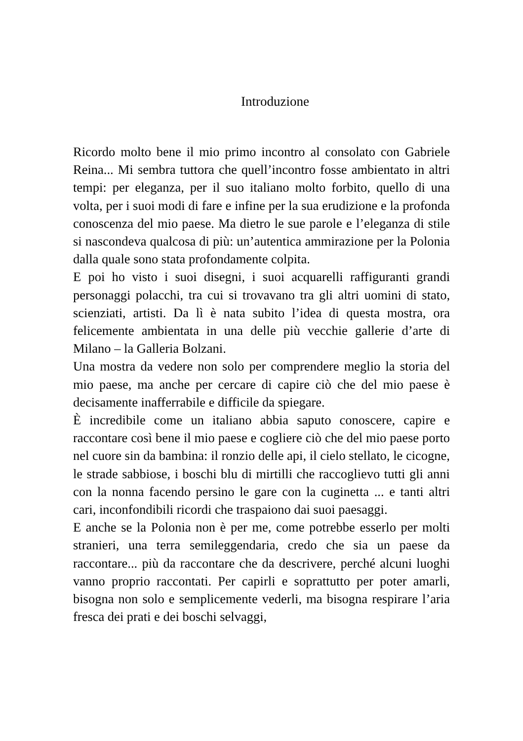Introduzione
Ricordo molto bene il mio primo incontro al consolato con Gabriele Reina... Mi sembra tuttora che quell’incontro fosse ambientato in altri tempi: per eleganza, per il suo italiano molto forbito, quello di una volta, per i suoi modi di fare e infine per la sua erudizione e la profonda conoscenza del mio paese. Ma dietro le sue parole e l’eleganza di stile si nascondeva qualcosa di più: un’autentica ammirazione per la Polonia dalla quale sono stata profondamente colpita.
E poi ho visto i suoi disegni, i suoi acquarelli raffiguranti grandi personaggi polacchi, tra cui si trovavano tra gli altri uomini di stato, scienziati, artisti. Da lì è nata subito l’idea di questa mostra, ora felicemente ambientata in una delle più vecchie gallerie d’arte di Milano – la Galleria Bolzani.
Una mostra da vedere non solo per comprendere meglio la storia del mio paese, ma anche per cercare di capire ciò che del mio paese è decisamente inafferrabile e difficile da spiegare.
È incredibile come un italiano abbia saputo conoscere, capire e raccontare così bene il mio paese e cogliere ciò che del mio paese porto nel cuore sin da bambina: il ronzio delle api, il cielo stellato, le cicogne, le strade sabbiose, i boschi blu di mirtilli che raccoglievo tutti gli anni con la nonna facendo persino le gare con la cuginetta ... e tanti altri cari, inconfondibili ricordi che traspaiono dai suoi paesaggi.
E anche se la Polonia non è per me, come potrebbe esserlo per molti stranieri, una terra semileggendaria, credo che sia un paese da raccontare... più da raccontare che da descrivere, perché alcuni luoghi vanno proprio raccontati. Per capirli e soprattutto per poter amarli, bisogna non solo e semplicemente vederli, ma bisogna respirare l’aria fresca dei prati e dei boschi selvaggi,